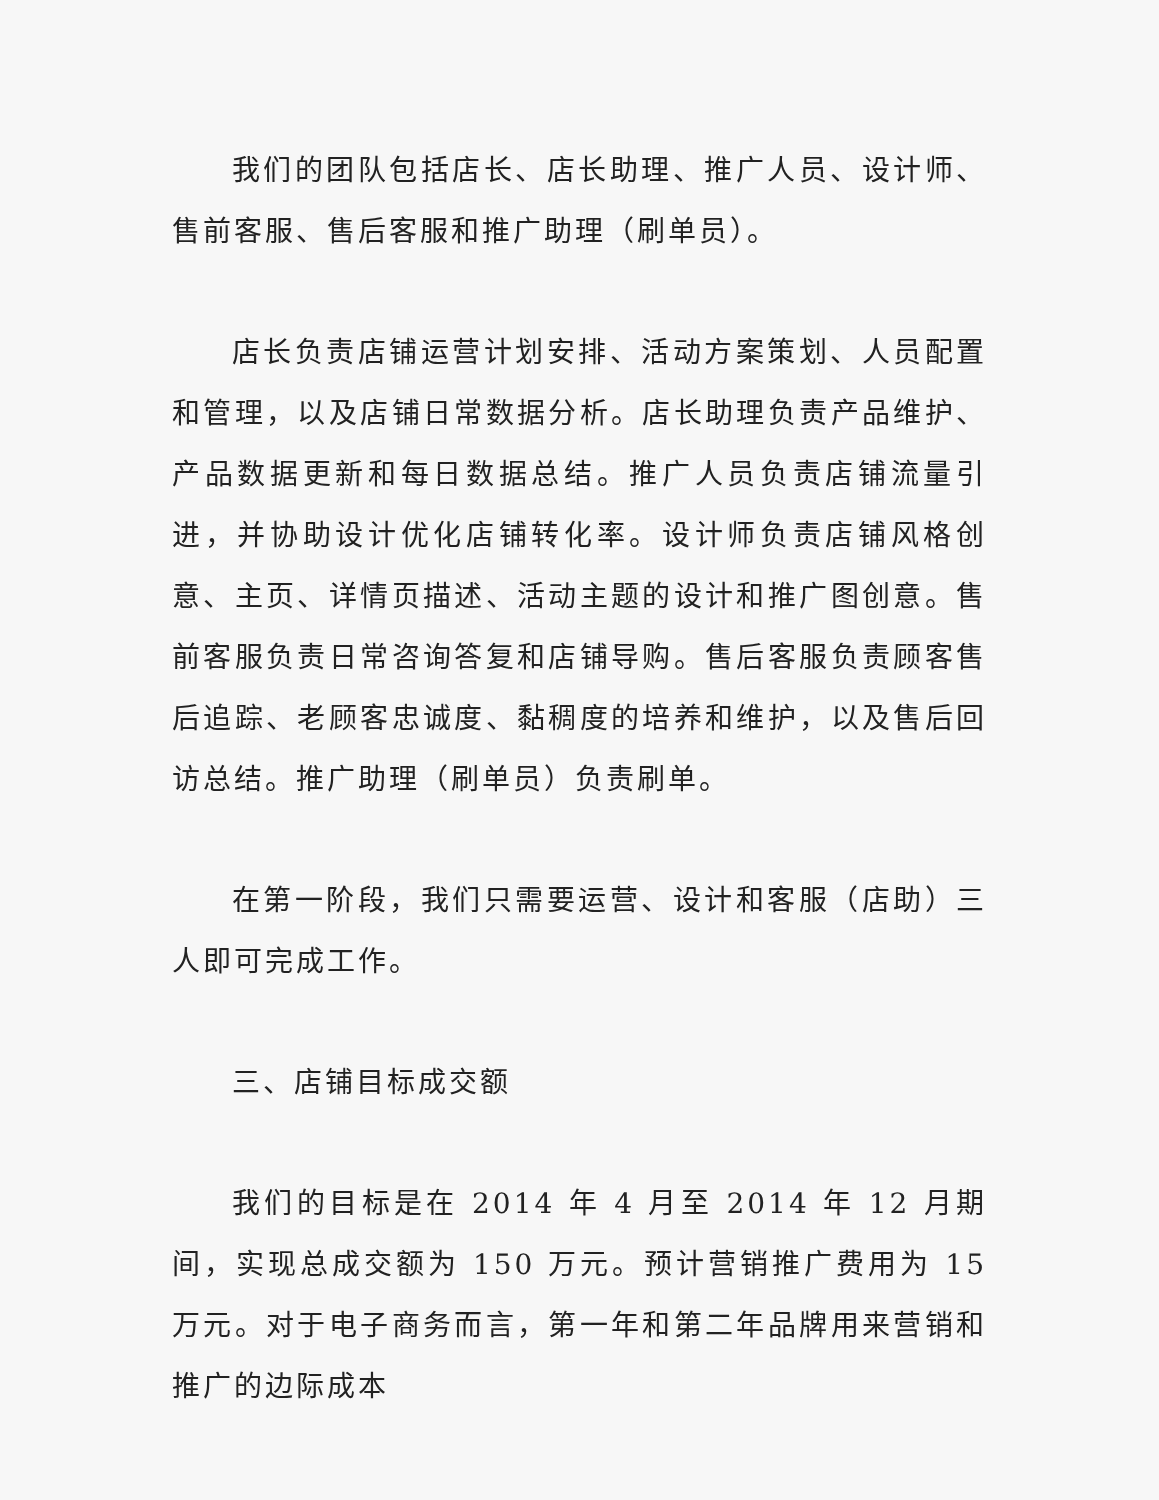我们的团队包括店长、店长助理、推广人员、设计师、售前客服、售后客服和推广助理（刷单员）。
店长负责店铺运营计划安排、活动方案策划、人员配置和管理，以及店铺日常数据分析。店长助理负责产品维护、产品数据更新和每日数据总结。推广人员负责店铺流量引进，并协助设计优化店铺转化率。设计师负责店铺风格创意、主页、详情页描述、活动主题的设计和推广图创意。售前客服负责日常咨询答复和店铺导购。售后客服负责顾客售后追踪、老顾客忠诚度、黏稠度的培养和维护，以及售后回访总结。推广助理（刷单员）负责刷单。
在第一阶段，我们只需要运营、设计和客服（店助）三人即可完成工作。
三、店铺目标成交额
我们的目标是在 2014 年 4 月至 2014 年 12 月期间，实现总成交额为 150 万元。预计营销推广费用为 15 万元。对于电子商务而言，第一年和第二年品牌用来营销和推广的边际成本